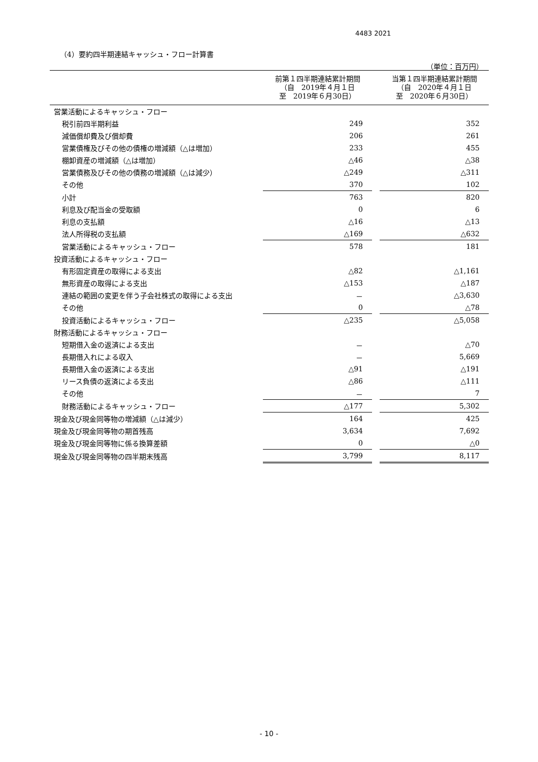4483 2021
（4）要約四半期連結キャッシュ・フロー計算書
（単位：百万円）
| | 前第１四半期連結累計期間 （自 2019年４月１日 至 2019年６月30日） | | 当第１四半期連結累計期間 （自 2020年４月１日 至 2020年６月30日） |
| --- | --- | --- | --- |
| 営業活動によるキャッシュ・フロー | | | |
| 税引前四半期利益 | 249 | | 352 |
| 減価償却費及び償却費 | 206 | | 261 |
| 営業債権及びその他の債権の増減額（△は増加） | 233 | | 455 |
| 棚卸資産の増減額（△は増加） | △46 | | △38 |
| 営業債務及びその他の債務の増減額（△は減少） | △249 | | △311 |
| その他 | 370 | | 102 |
| 小計 | 763 | | 820 |
| 利息及び配当金の受取額 | 0 | | 6 |
| 利息の支払額 | △16 | | △13 |
| 法人所得税の支払額 | △169 | | △632 |
| 営業活動によるキャッシュ・フロー | 578 | | 181 |
| 投資活動によるキャッシュ・フロー | | | |
| 有形固定資産の取得による支出 | △82 | | △1,161 |
| 無形資産の取得による支出 | △153 | | △187 |
| 連結の範囲の変更を伴う子会社株式の取得による支出 | － | | △3,630 |
| その他 | 0 | | △78 |
| 投資活動によるキャッシュ・フロー | △235 | | △5,058 |
| 財務活動によるキャッシュ・フロー | | | |
| 短期借入金の返済による支出 | － | | △70 |
| 長期借入れによる収入 | － | | 5,669 |
| 長期借入金の返済による支出 | △91 | | △191 |
| リース負債の返済による支出 | △86 | | △111 |
| その他 | － | | 7 |
| 財務活動によるキャッシュ・フロー | △177 | | 5,302 |
| 現金及び現金同等物の増減額（△は減少） | 164 | | 425 |
| 現金及び現金同等物の期首残高 | 3,634 | | 7,692 |
| 現金及び現金同等物に係る換算差額 | 0 | | △0 |
| 現金及び現金同等物の四半期末残高 | 3,799 | | 8,117 |
- 10 -